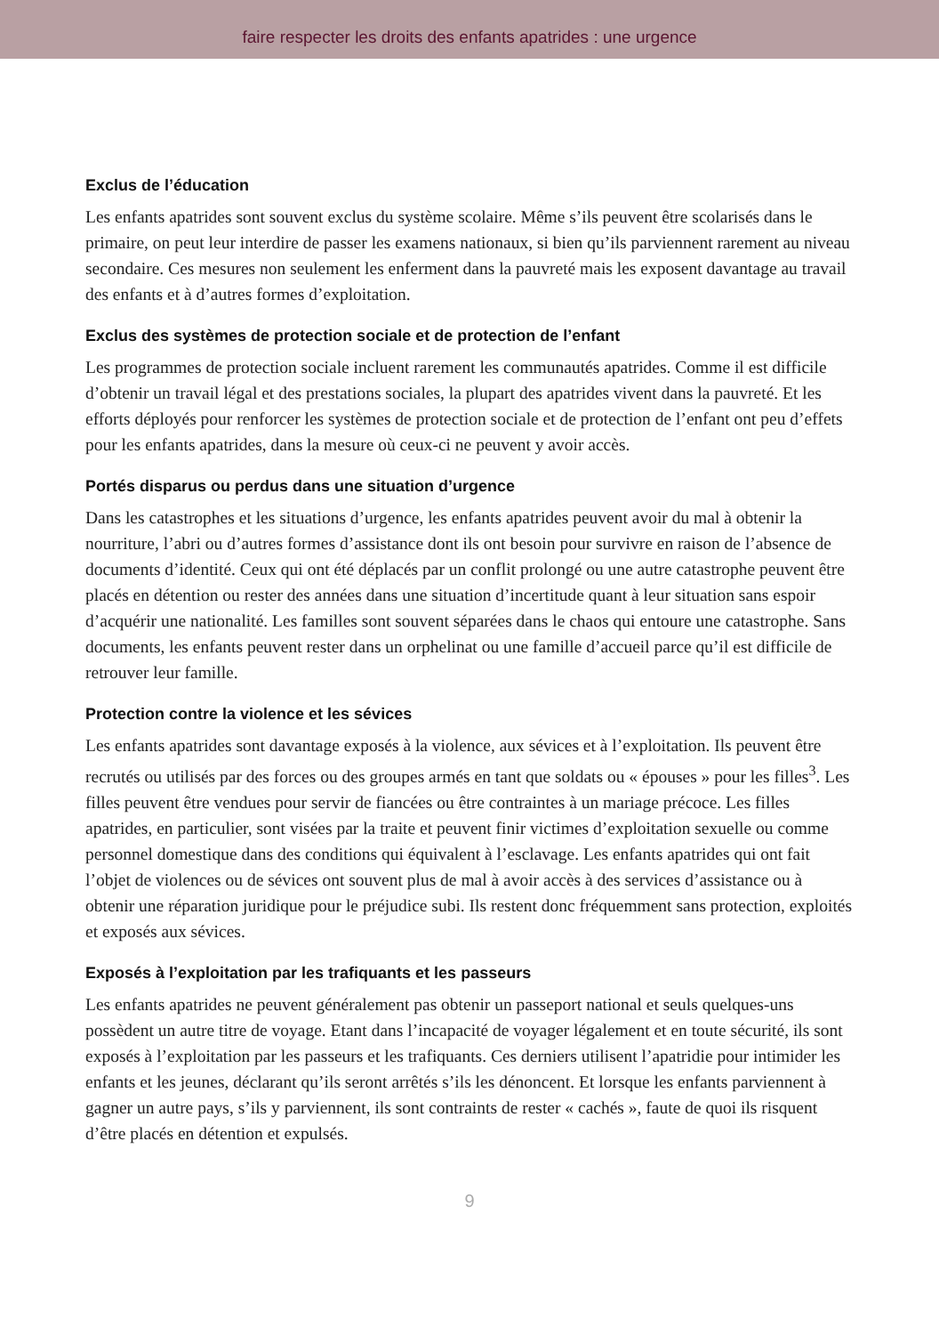faire respecter les droits des enfants apatrides : une urgence
Exclus de l’éducation
Les enfants apatrides sont souvent exclus du système scolaire. Même s’ils peuvent être scolarisés dans le primaire, on peut leur interdire de passer les examens nationaux, si bien qu’ils parviennent rarement au niveau secondaire. Ces mesures non seulement les enferment dans la pauvreté mais les exposent davantage au travail des enfants et à d’autres formes d’exploitation.
Exclus des systèmes de protection sociale et de protection de l’enfant
Les programmes de protection sociale incluent rarement les communautés apatrides. Comme il est difficile d’obtenir un travail légal et des prestations sociales, la plupart des apatrides vivent dans la pauvreté. Et les efforts déployés pour renforcer les systèmes de protection sociale et de protection de l’enfant ont peu d’effets pour les enfants apatrides, dans la mesure où ceux-ci ne peuvent y avoir accès.
Portés disparus ou perdus dans une situation d’urgence
Dans les catastrophes et les situations d’urgence, les enfants apatrides peuvent avoir du mal à obtenir la nourriture, l’abri ou d’autres formes d’assistance dont ils ont besoin pour survivre en raison de l’absence de documents d’identité. Ceux qui ont été déplacés par un conflit prolongé ou une autre catastrophe peuvent être placés en détention ou rester des années dans une situation d’incertitude quant à leur situation sans espoir d’acquérir une nationalité. Les familles sont souvent séparées dans le chaos qui entoure une catastrophe. Sans documents, les enfants peuvent rester dans un orphelinat ou une famille d’accueil parce qu’il est difficile de retrouver leur famille.
Protection contre la violence et les sévices
Les enfants apatrides sont davantage exposés à la violence, aux sévices et à l’exploitation. Ils peuvent être recrutés ou utilisés par des forces ou des groupes armés en tant que soldats ou « épouses » pour les filles<sup>3</sup>. Les filles peuvent être vendues pour servir de fiancées ou être contraintes à un mariage précoce. Les filles apatrides, en particulier, sont visées par la traite et peuvent finir victimes d’exploitation sexuelle ou comme personnel domestique dans des conditions qui équivalent à l’esclavage. Les enfants apatrides qui ont fait l’objet de violences ou de sévices ont souvent plus de mal à avoir accès à des services d’assistance ou à obtenir une réparation juridique pour le préjudice subi. Ils restent donc fréquemment sans protection, exploités et exposés aux sévices.
Exposés à l’exploitation par les trafiquants et les passeurs
Les enfants apatrides ne peuvent généralement pas obtenir un passeport national et seuls quelques-uns possèdent un autre titre de voyage. Etant dans l’incapacité de voyager légalement et en toute sécurité, ils sont exposés à l’exploitation par les passeurs et les trafiquants. Ces derniers utilisent l’apatridie pour intimider les enfants et les jeunes, déclarant qu’ils seront arrêtés s’ils les dénoncent. Et lorsque les enfants parviennent à gagner un autre pays, s’ils y parviennent, ils sont contraints de rester « cachés », faute de quoi ils risquent d’être placés en détention et expulsés.
9